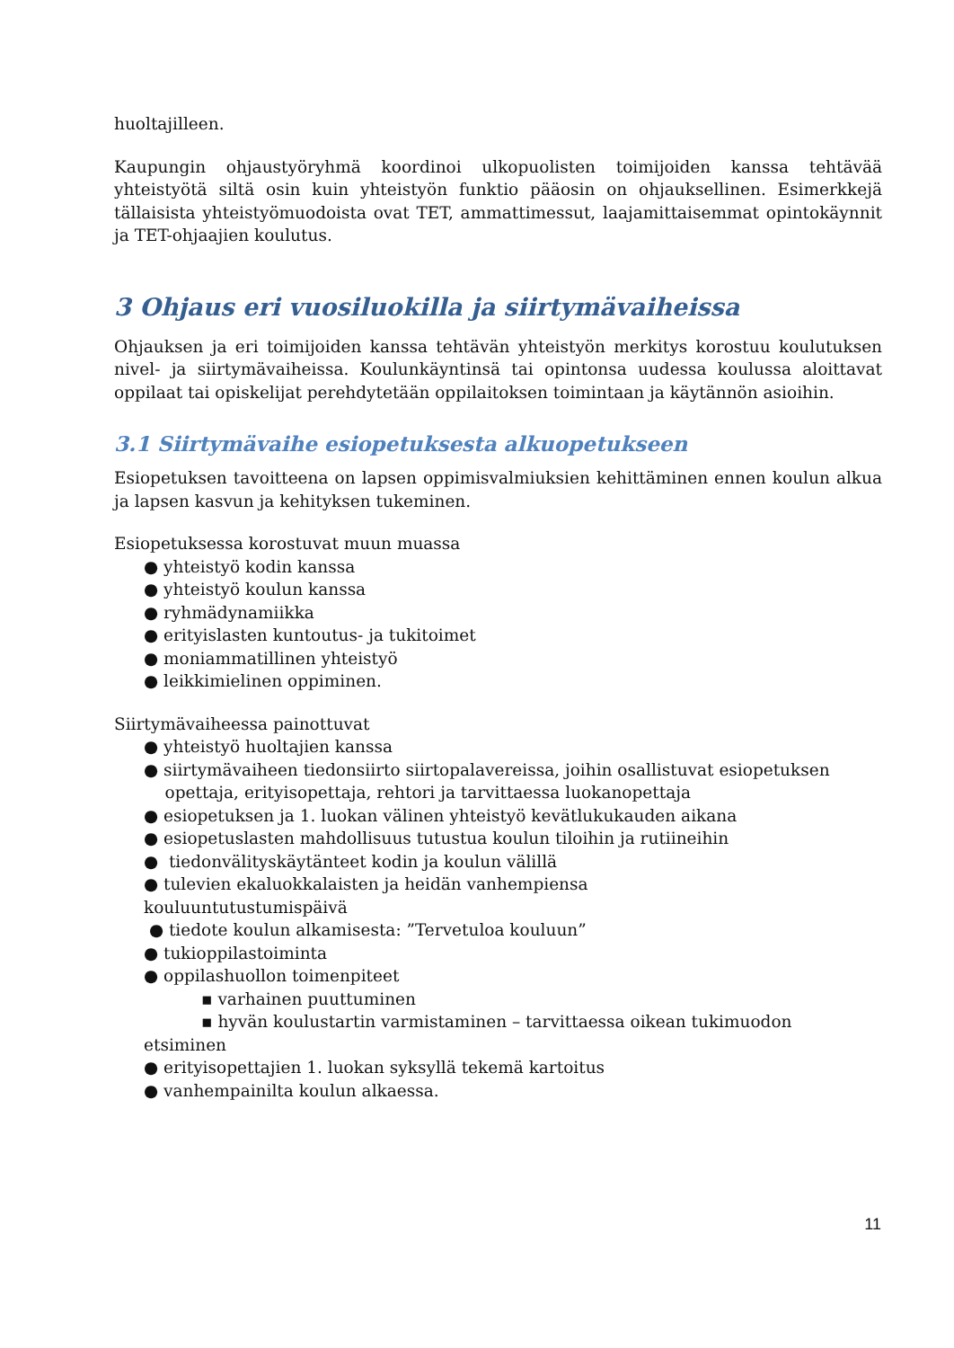huoltajilleen.
Kaupungin ohjaustyöryhmä koordinoi ulkopuolisten toimijoiden kanssa tehtävää yhteistyötä siltä osin kuin yhteistyön funktio pääosin on ohjauksellinen. Esimerkkejä tällaisista yhteistyömuodoista ovat TET, ammattimessut, laajamittaisemmat opintokäynnit ja TET-ohjaajien koulutus.
3 Ohjaus eri vuosiluokilla ja siirtymävaiheissa
Ohjauksen ja eri toimijoiden kanssa tehtävän yhteistyön merkitys korostuu koulutuksen nivel- ja siirtymävaiheissa. Koulunkäyntinsä tai opintonsa uudessa koulussa aloittavat oppilaat tai opiskelijat perehdytetään oppilaitoksen toimintaan ja käytännön asioihin.
3.1 Siirtymävaihe esiopetuksesta alkuopetukseen
Esiopetuksen tavoitteena on lapsen oppimisvalmiuksien kehittäminen ennen koulun alkua ja lapsen kasvun ja kehityksen tukeminen.
Esiopetuksessa korostuvat muun muassa
● yhteistyö kodin kanssa
● yhteistyö koulun kanssa
● ryhmädynamiikka
● erityislasten kuntoutus- ja tukitoimet
● moniammatillinen yhteistyö
● leikkimielinen oppiminen.
Siirtymävaiheessa painottuvat
● yhteistyö huoltajien kanssa
● siirtymävaiheen tiedonsiirto siirtopalavereissa, joihin osallistuvat esiopetuksen
opettaja, erityisopettaja, rehtori ja tarvittaessa luokanopettaja
● esiopetuksen ja 1. luokan välinen yhteistyö kevätlukukauden aikana
● esiopetuslasten mahdollisuus tutustua koulun tiloihin ja rutiineihin
● tiedonvälityskäytänteet kodin ja koulun välillä
● tulevien ekaluokkalaisten ja heidän vanhempiensa
kouluuntutustumispäivä
● tiedote koulun alkamisesta: ”Tervetuloa kouluun”
● tukioppilastoiminta
● oppilashuollon toimenpiteet
▪ varhainen puuttuminen
▪ hyvän koulustartin varmistaminen – tarvittaessa oikean tukimuodon
etsiminen
● erityisopettajien 1. luokan syksyllä tekemä kartoitus
● vanhempainilta koulun alkaessa.
11